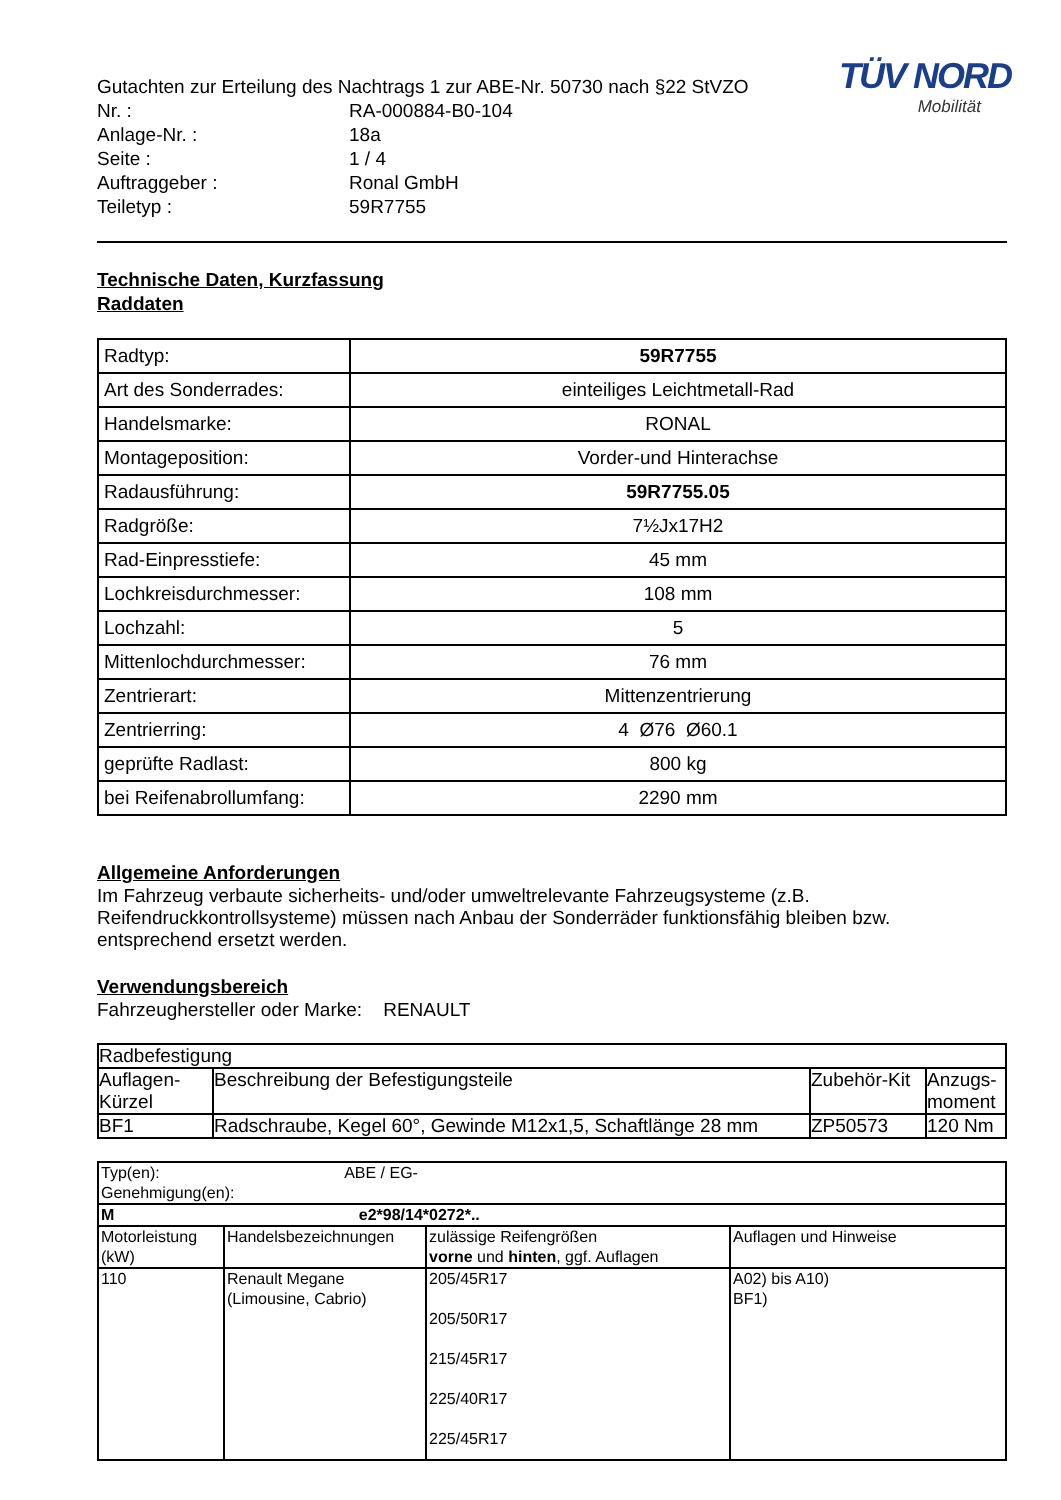TÜV NORD
Mobilität
Gutachten zur Erteilung des Nachtrags 1 zur ABE-Nr. 50730 nach §22 StVZO
| Nr. : | RA-000884-B0-104 |
| Anlage-Nr. : | 18a |
| Seite : | 1 / 4 |
| Auftraggeber : | Ronal GmbH |
| Teiletyp : | 59R7755 |
Technische Daten, Kurzfassung
Raddaten
| Radtyp: | 59R7755 |
| Art des Sonderrades: | einteiliges Leichtmetall-Rad |
| Handelsmarke: | RONAL |
| Montageposition: | Vorder-und Hinterachse |
| Radausführung: | 59R7755.05 |
| Radgröße: | 7½Jx17H2 |
| Rad-Einpresstiefe: | 45 mm |
| Lochkreisdurchmesser: | 108 mm |
| Lochzahl: | 5 |
| Mittenlochdurchmesser: | 76 mm |
| Zentrierart: | Mittenzentrierung |
| Zentrierring: | 4 Ø76 Ø60.1 |
| geprüfte Radlast: | 800 kg |
| bei Reifenabrollumfang: | 2290 mm |
Allgemeine Anforderungen
Im Fahrzeug verbaute sicherheits- und/oder umweltrelevante Fahrzeugsysteme (z.B. Reifendruckkontrollsysteme) müssen nach Anbau der Sonderräder funktionsfähig bleiben bzw. entsprechend ersetzt werden.
Verwendungsbereich
Fahrzeughersteller oder Marke: RENAULT
| Radbefestigung | | | |
| Auflagen- Kürzel | Beschreibung der Befestigungsteile | Zubehör-Kit | Anzugs- moment |
| BF1 | Radschraube, Kegel 60°, Gewinde M12x1,5, Schaftlänge 28 mm | ZP50573 | 120 Nm |
| Typ(en): ABE / EG-Genehmigung(en): | | | |
| M e2*98/14*0272*.. | | | |
| Motorleistung (kW) | Handelsbezeichnungen | zulässige Reifengrößen vorne und hinten , ggf. Auflagen | Auflagen und Hinweise |
| 110 | Renault Megane (Limousine, Cabrio) | 205/45R17 205/50R17 215/45R17 225/40R17 225/45R17 | A02) bis A10) BF1) |